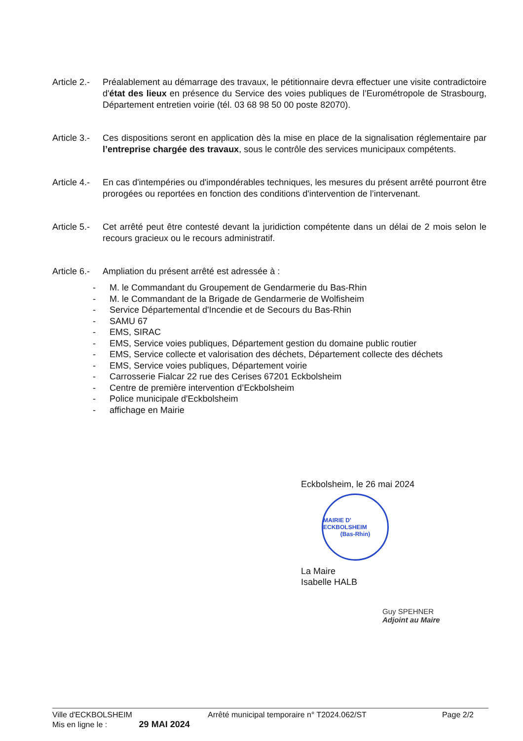Article 2.-
Préalablement au démarrage des travaux, le pétitionnaire devra effectuer une visite contradictoire d'état des lieux en présence du Service des voies publiques de l’Eurométropole de Strasbourg, Département entretien voirie (tél. 03 68 98 50 00 poste 82070).
Article 3.-
Ces dispositions seront en application dès la mise en place de la signalisation réglementaire par l’entreprise chargée des travaux, sous le contrôle des services municipaux compétents.
Article 4.-
En cas d'intempéries ou d'impondérables techniques, les mesures du présent arrêté pourront être prorogées ou reportées en fonction des conditions d'intervention de l’intervenant.
Article 5.-
Cet arrêté peut être contesté devant la juridiction compétente dans un délai de 2 mois selon le recours gracieux ou le recours administratif.
Article 6.-
Ampliation du présent arrêté est adressée à :
- M. le Commandant du Groupement de Gendarmerie du Bas-Rhin
- M. le Commandant de la Brigade de Gendarmerie de Wolfisheim
- Service Départemental d'Incendie et de Secours du Bas-Rhin
- SAMU 67
- EMS, SIRAC
- EMS, Service voies publiques, Département gestion du domaine public routier
- EMS, Service collecte et valorisation des déchets, Département collecte des déchets
- EMS, Service voies publiques, Département voirie
- Carrosserie Fialcar 22 rue des Cerises 67201 Eckbolsheim
- Centre de première intervention d’Eckbolsheim
- Police municipale d'Eckbolsheim
- affichage en Mairie
Eckbolsheim, le 26 mai 2024
MAIRIE D' ECKBOLSHEIM
(Bas-Rhin)
La Maire
Isabelle HALB
Guy SPEHNER
Adjoint au Maire
Ville d'ECKBOLSHEIM Arrêté municipal temporaire n° T2024.062/ST Page 2/2
Mis en ligne le : 29 MAI 2024